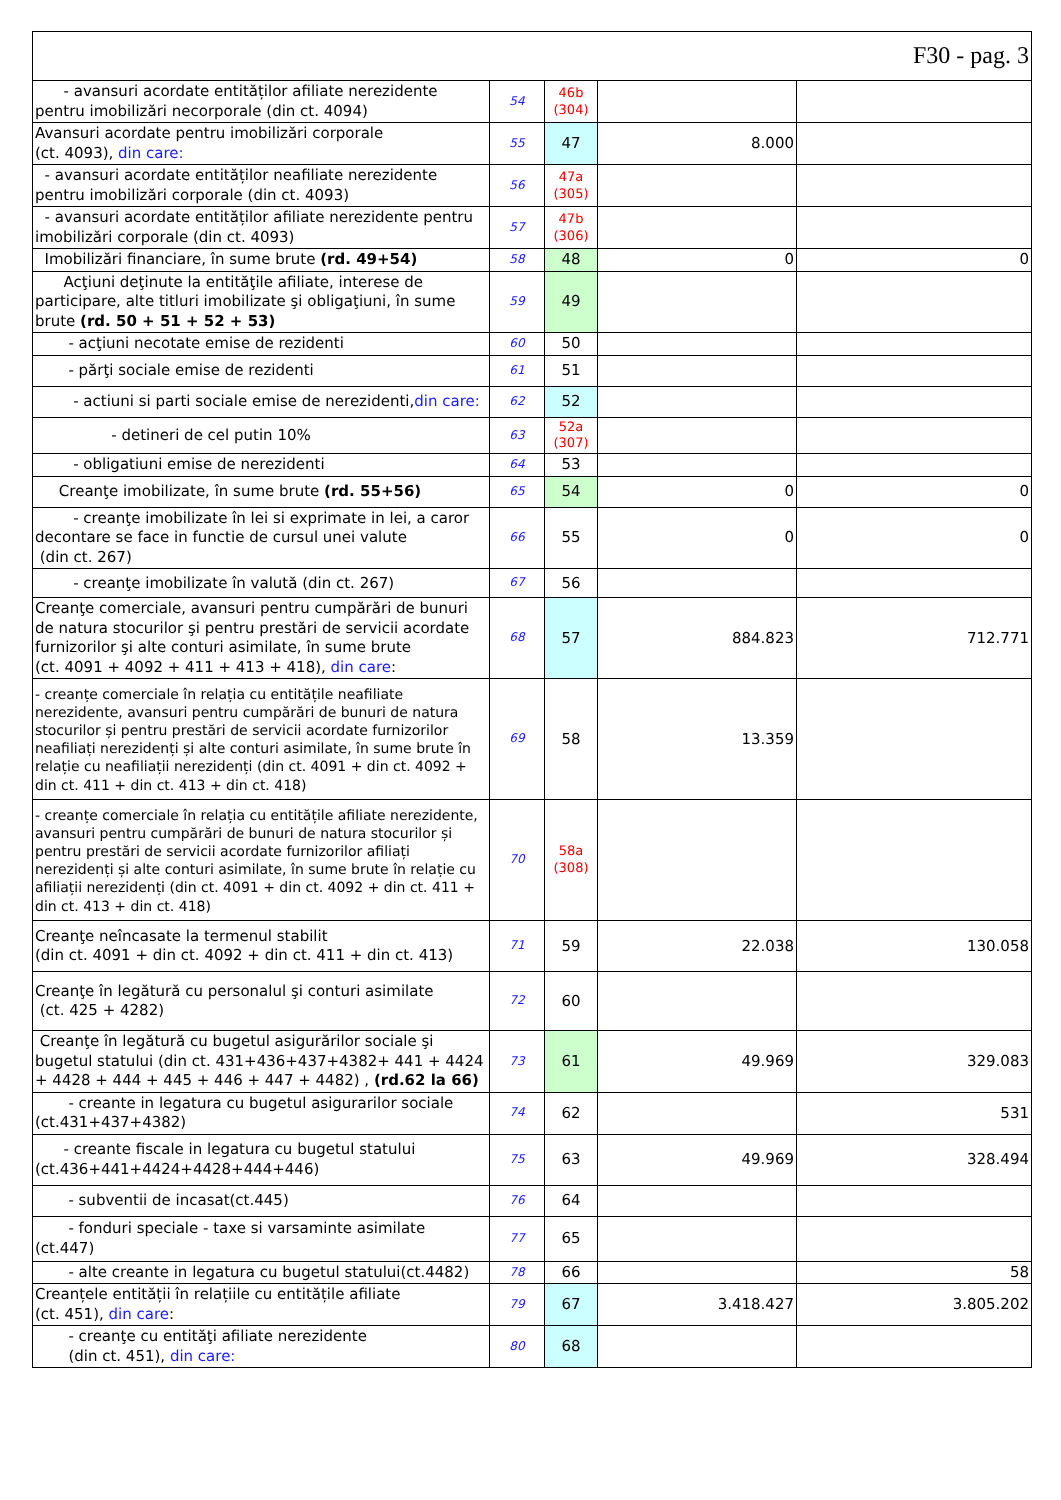| F30 - pag. 3 | | | | |
| - avansuri acordate entităților afiliate nerezidente pentru imobilizări necorporale (din ct. 4094) | 54 | 46b (304) | | |
| Avansuri acordate pentru imobilizări corporale (ct. 4093), din care: | 55 | 47 | 8.000 | |
| - avansuri acordate entităților neafiliate nerezidente pentru imobilizări corporale (din ct. 4093) | 56 | 47a (305) | | |
| - avansuri acordate entităților afiliate nerezidente pentru imobilizări corporale (din ct. 4093) | 57 | 47b (306) | | |
| Imobilizări financiare, în sume brute (rd. 49+54) | 58 | 48 | 0 | 0 |
| Acţiuni deţinute la entităţile afiliate, interese de participare, alte titluri imobilizate şi obligaţiuni, în sume brute (rd. 50 + 51 + 52 + 53) | 59 | 49 | | |
| - acţiuni necotate emise de rezidenti | 60 | 50 | | |
| - părţi sociale emise de rezidenti | 61 | 51 | | |
| - actiuni si parti sociale emise de nerezidenti, din care: | 62 | 52 | | |
| - detineri de cel putin 10% | 63 | 52a (307) | | |
| - obligatiuni emise de nerezidenti | 64 | 53 | | |
| Creanţe imobilizate, în sume brute (rd. 55+56) | 65 | 54 | 0 | 0 |
| - creanţe imobilizate în lei si exprimate in lei, a caror decontare se face in functie de cursul unei valute (din ct. 267) | 66 | 55 | 0 | 0 |
| - creanţe imobilizate în valută (din ct. 267) | 67 | 56 | | |
| Creanţe comerciale, avansuri pentru cumpărări de bunuri de natura stocurilor şi pentru prestări de servicii acordate furnizorilor şi alte conturi asimilate, în sume brute (ct. 4091 + 4092 + 411 + 413 + 418), din care : | 68 | 57 | 884.823 | 712.771 |
| - creanțe comerciale în relația cu entitățile neafiliate nerezidente, avansuri pentru cumpărări de bunuri de natura stocurilor și pentru prestări de servicii acordate furnizorilor neafiliați nerezidenți și alte conturi asimilate, în sume brute în relație cu neafiliații nerezidenți (din ct. 4091 + din ct. 4092 + din ct. 411 + din ct. 413 + din ct. 418) | 69 | 58 | 13.359 | |
| - creanțe comerciale în relația cu entitățile afiliate nerezidente, avansuri pentru cumpărări de bunuri de natura stocurilor și pentru prestări de servicii acordate furnizorilor afiliați nerezidenți și alte conturi asimilate, în sume brute în relație cu afiliații nerezidenți (din ct. 4091 + din ct. 4092 + din ct. 411 + din ct. 413 + din ct. 418) | 70 | 58a (308) | | |
| Creanţe neîncasate la termenul stabilit (din ct. 4091 + din ct. 4092 + din ct. 411 + din ct. 413) | 71 | 59 | 22.038 | 130.058 |
| Creanţe în legătură cu personalul şi conturi asimilate (ct. 425 + 4282) | 72 | 60 | | |
| Creanţe în legătură cu bugetul asigurărilor sociale şi bugetul statului (din ct. 431+436+437+4382+ 441 + 4424 + 4428 + 444 + 445 + 446 + 447 + 4482) , (rd.62 la 66) | 73 | 61 | 49.969 | 329.083 |
| - creante in legatura cu bugetul asigurarilor sociale (ct.431+437+4382) | 74 | 62 | | 531 |
| - creante fiscale in legatura cu bugetul statului (ct.436+441+4424+4428+444+446) | 75 | 63 | 49.969 | 328.494 |
| - subventii de incasat(ct.445) | 76 | 64 | | |
| - fonduri speciale - taxe si varsaminte asimilate (ct.447) | 77 | 65 | | |
| - alte creante in legatura cu bugetul statului(ct.4482) | 78 | 66 | | 58 |
| Creanțele entității în relațiile cu entitățile afiliate (ct. 451), din care : | 79 | 67 | 3.418.427 | 3.805.202 |
| - creanţe cu entităţi afiliate nerezidente (din ct. 451), din care: | 80 | 68 | | |